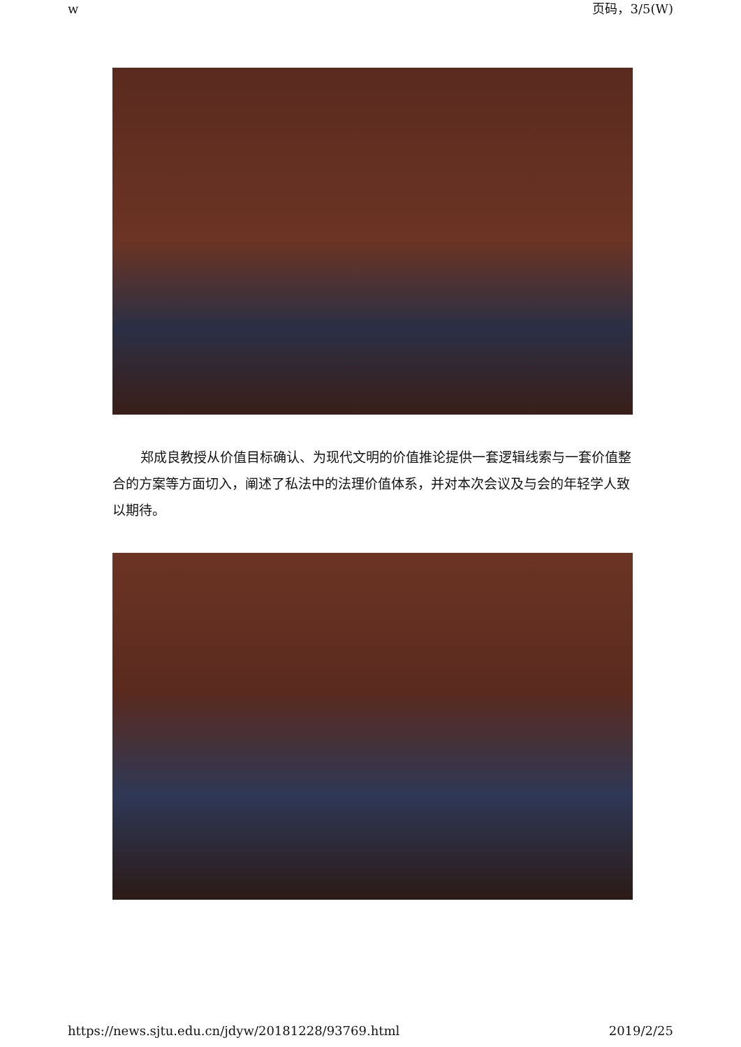w 页码，3/5(W)
郑成良教授从价值目标确认、为现代文明的价值推论提供一套逻辑线索与一套价值整合的方案等方面切入，阐述了私法中的法理价值体系，并对本次会议及与会的年轻学人致以期待。
https://news.sjtu.edu.cn/jdyw/20181228/93769.html 2019/2/25